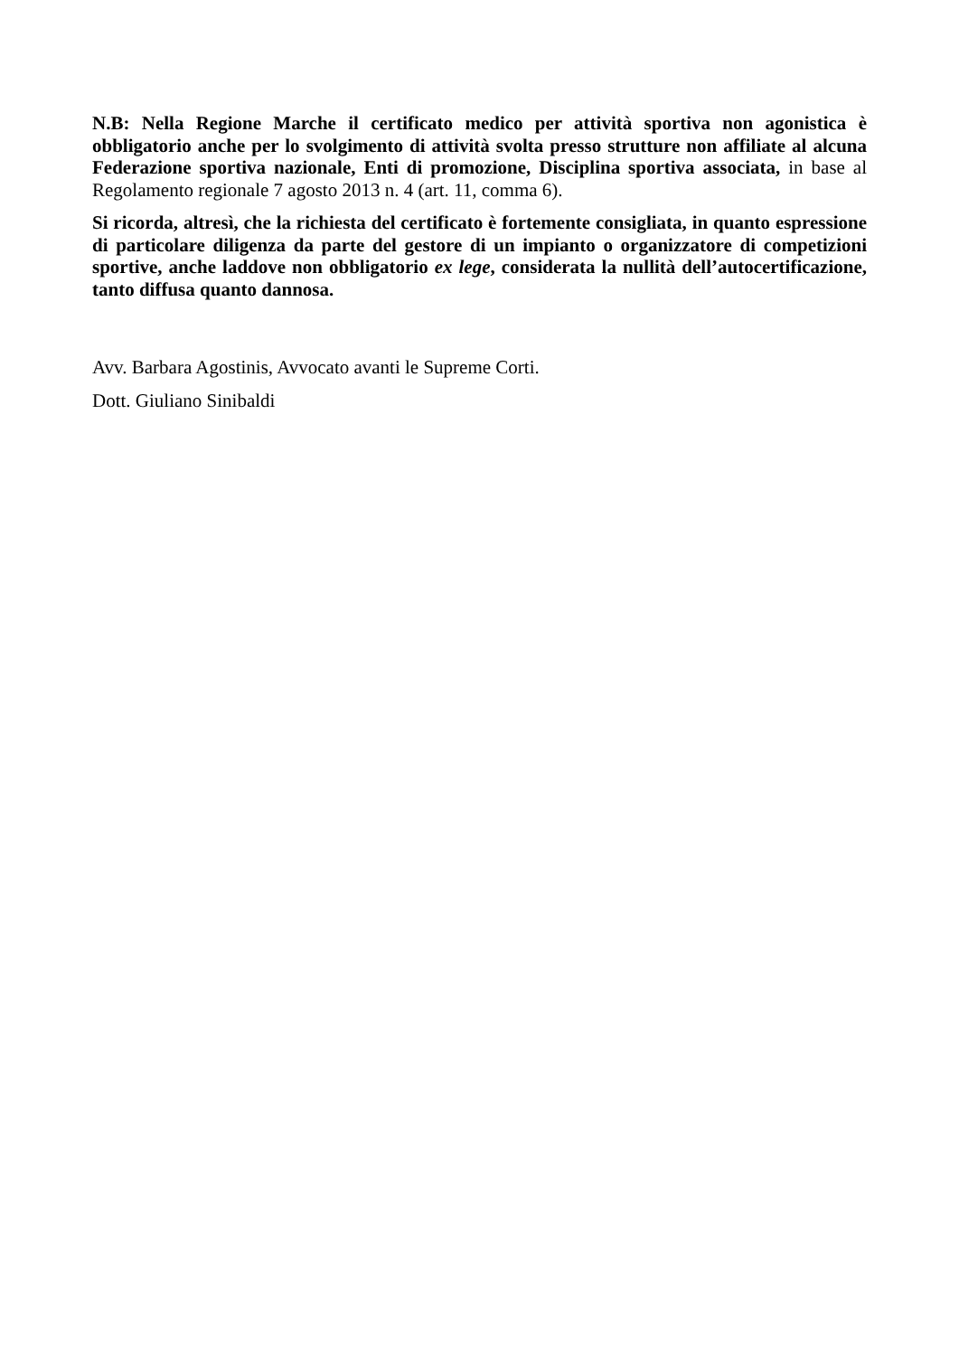N.B: Nella Regione Marche il certificato medico per attività sportiva non agonistica è obbligatorio anche per lo svolgimento di attività svolta presso strutture non affiliate al alcuna Federazione sportiva nazionale, Enti di promozione, Disciplina sportiva associata, in base al Regolamento regionale 7 agosto 2013 n. 4 (art. 11, comma 6).
Si ricorda, altresì, che la richiesta del certificato è fortemente consigliata, in quanto espressione di particolare diligenza da parte del gestore di un impianto o organizzatore di competizioni sportive, anche laddove non obbligatorio ex lege, considerata la nullità dell’autocertificazione, tanto diffusa quanto dannosa.
Avv. Barbara Agostinis, Avvocato avanti le Supreme Corti.
Dott. Giuliano Sinibaldi